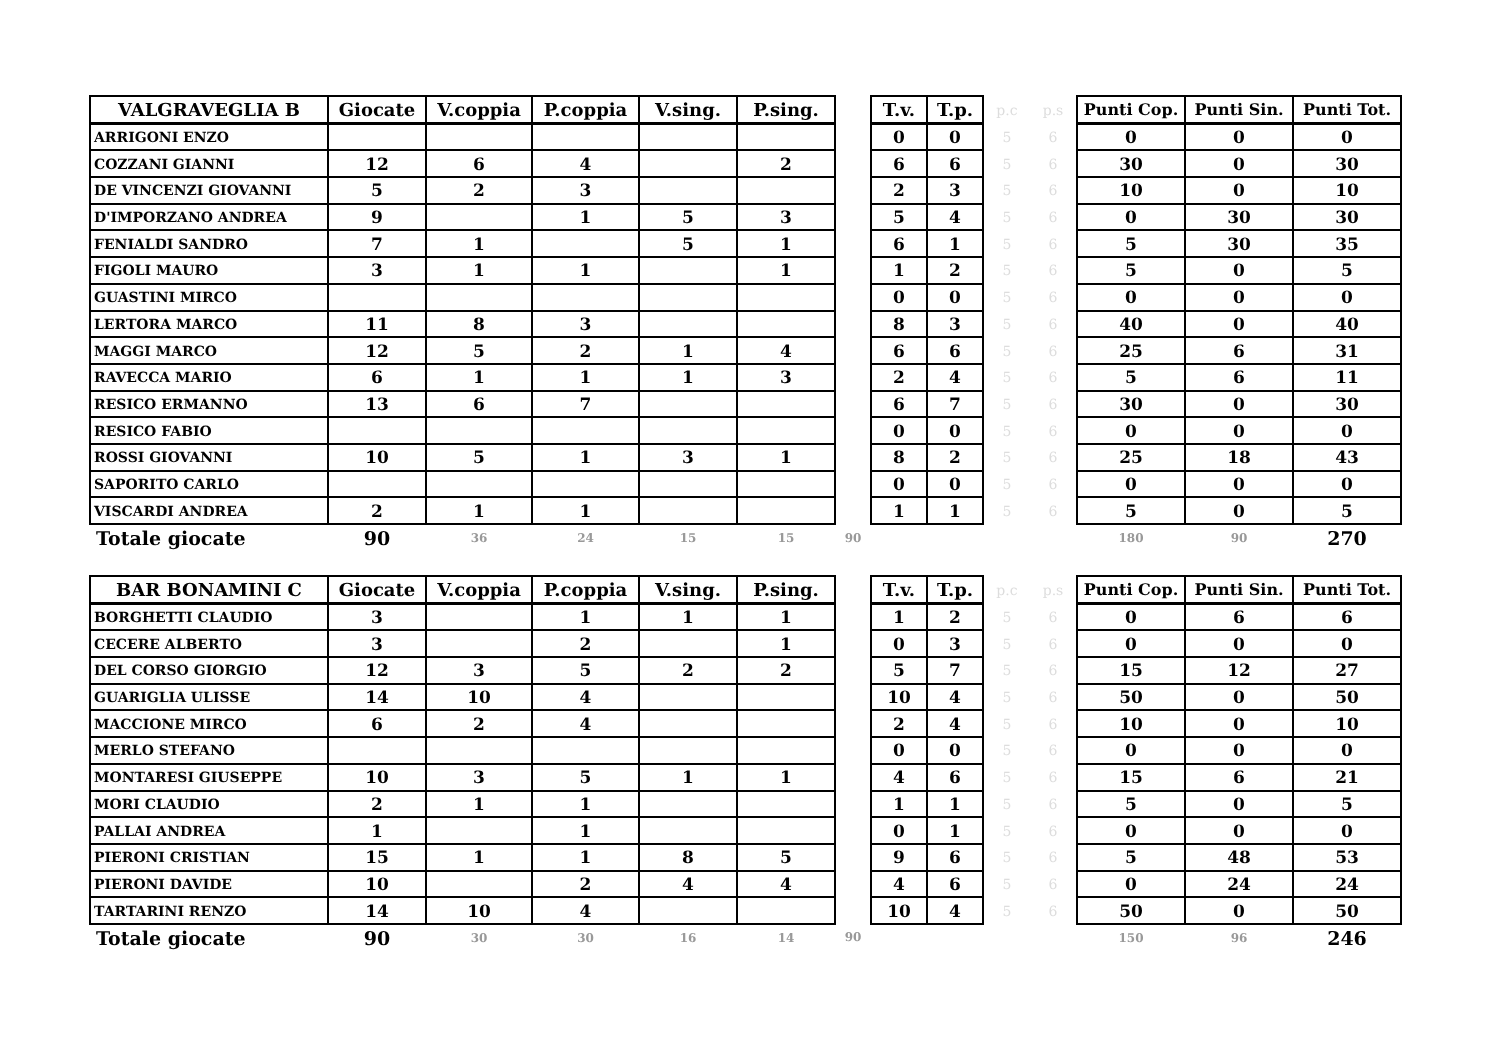| VALGRAVEGLIA B | Giocate | V.coppia | P.coppia | V.sing. | P.sing. | | T.v. | T.p. | p.c | p.s | Punti Cop. | Punti Sin. | Punti Tot. |
| --- | --- | --- | --- | --- | --- | --- | --- | --- | --- | --- | --- | --- | --- |
| ARRIGONI ENZO | | | | | | | 0 | 0 | 5 | 6 | 0 | 0 | 0 |
| COZZANI GIANNI | 12 | 6 | 4 | | 2 | | 6 | 6 | 5 | 6 | 30 | 0 | 30 |
| DE VINCENZI GIOVANNI | 5 | 2 | 3 | | | | 2 | 3 | 5 | 6 | 10 | 0 | 10 |
| D'IMPORZANO ANDREA | 9 | | 1 | 5 | 3 | | 5 | 4 | 5 | 6 | 0 | 30 | 30 |
| FENIALDI SANDRO | 7 | 1 | | 5 | 1 | | 6 | 1 | 5 | 6 | 5 | 30 | 35 |
| FIGOLI MAURO | 3 | 1 | 1 | | 1 | | 1 | 2 | 5 | 6 | 5 | 0 | 5 |
| GUASTINI MIRCO | | | | | | | 0 | 0 | 5 | 6 | 0 | 0 | 0 |
| LERTORA MARCO | 11 | 8 | 3 | | | | 8 | 3 | 5 | 6 | 40 | 0 | 40 |
| MAGGI MARCO | 12 | 5 | 2 | 1 | 4 | | 6 | 6 | 5 | 6 | 25 | 6 | 31 |
| RAVECCA MARIO | 6 | 1 | 1 | 1 | 3 | | 2 | 4 | 5 | 6 | 5 | 6 | 11 |
| RESICO ERMANNO | 13 | 6 | 7 | | | | 6 | 7 | 5 | 6 | 30 | 0 | 30 |
| RESICO FABIO | | | | | | | 0 | 0 | 5 | 6 | 0 | 0 | 0 |
| ROSSI GIOVANNI | 10 | 5 | 1 | 3 | 1 | | 8 | 2 | 5 | 6 | 25 | 18 | 43 |
| SAPORITO CARLO | | | | | | | 0 | 0 | 5 | 6 | 0 | 0 | 0 |
| VISCARDI ANDREA | 2 | 1 | 1 | | | | 1 | 1 | 5 | 6 | 5 | 0 | 5 |
| Totale giocate | 90 | 36 | 24 | 15 | 15 | 90 | | | | | 180 | 90 | 270 |
| BAR BONAMINI C | Giocate | V.coppia | P.coppia | V.sing. | P.sing. | | T.v. | T.p. | p.c | p.s | Punti Cop. | Punti Sin. | Punti Tot. |
| --- | --- | --- | --- | --- | --- | --- | --- | --- | --- | --- | --- | --- | --- |
| BORGHETTI CLAUDIO | 3 | | 1 | 1 | 1 | | 1 | 2 | 5 | 6 | 0 | 6 | 6 |
| CECERE ALBERTO | 3 | | 2 | | 1 | | 0 | 3 | 5 | 6 | 0 | 0 | 0 |
| DEL CORSO GIORGIO | 12 | 3 | 5 | 2 | 2 | | 5 | 7 | 5 | 6 | 15 | 12 | 27 |
| GUARIGLIA ULISSE | 14 | 10 | 4 | | | | 10 | 4 | 5 | 6 | 50 | 0 | 50 |
| MACCIONE MIRCO | 6 | 2 | 4 | | | | 2 | 4 | 5 | 6 | 10 | 0 | 10 |
| MERLO STEFANO | | | | | | | 0 | 0 | 5 | 6 | 0 | 0 | 0 |
| MONTARESI GIUSEPPE | 10 | 3 | 5 | 1 | 1 | | 4 | 6 | 5 | 6 | 15 | 6 | 21 |
| MORI CLAUDIO | 2 | 1 | 1 | | | | 1 | 1 | 5 | 6 | 5 | 0 | 5 |
| PALLAI ANDREA | 1 | | 1 | | | | 0 | 1 | 5 | 6 | 0 | 0 | 0 |
| PIERONI CRISTIAN | 15 | 1 | 1 | 8 | 5 | | 9 | 6 | 5 | 6 | 5 | 48 | 53 |
| PIERONI DAVIDE | 10 | | 2 | 4 | 4 | | 4 | 6 | 5 | 6 | 0 | 24 | 24 |
| TARTARINI RENZO | 14 | 10 | 4 | | | | 10 | 4 | 5 | 6 | 50 | 0 | 50 |
| Totale giocate | 90 | 30 | 30 | 16 | 14 | 90 | | | | | 150 | 96 | 246 |